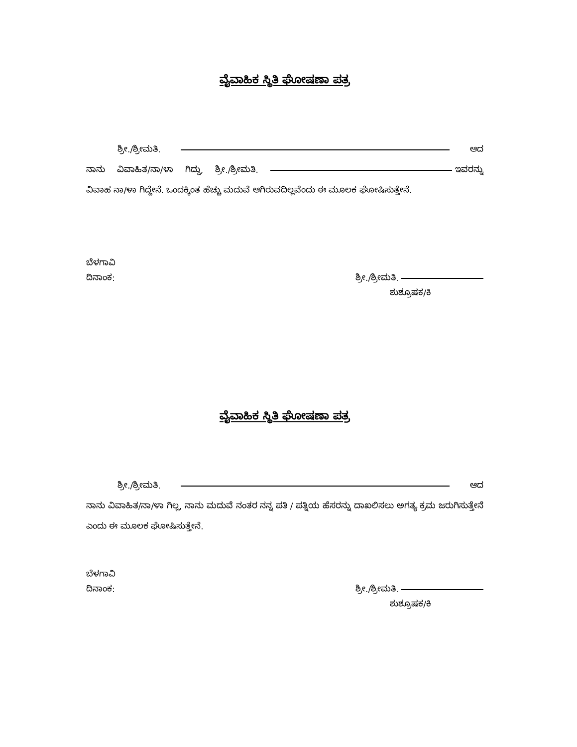ವೈವಾಹಿಕ ಸ್ಥಿತಿ ಘೋಷಣಾ ಪತ್ರ
ಶ್ರೀ./ಶ್ರೀಮತಿ. ಆದ ನಾನು ವಿವಾಹಿತ/ನಾ/ಳಾ ಗಿದ್ದು, ಶ್ರೀ./ಶ್ರೀಮತಿ. ಇವರನ್ನು ವಿವಾಹ ನಾ/ಳಾ ಗಿದ್ದೇನೆ. ಒಂದಕ್ಕಿಂತ ಹೆಚ್ಚು ಮದುವೆ ಆಗಿರುವದಿಲ್ಲವೆಂದು ಈ ಮೂಲಕ ಘೋಷಿಸುತ್ತೇನೆ.
ಬೆಳಗಾವಿ
ದಿನಾಂಕ: ಶ್ರೀ./ಶ್ರೀಮತಿ.
ಶುಶ್ರೂಷಕ/ಕಿ
ವೈವಾಹಿಕ ಸ್ಥಿತಿ ಘೋಷಣಾ ಪತ್ರ
ಶ್ರೀ./ಶ್ರೀಮತಿ. ಆದ ನಾನು ವಿವಾಹಿತ/ನಾ/ಳಾ ಗಿಲ್ಲ, ನಾನು ಮದುವೆ ನಂತರ ನನ್ನ ಪತಿ / ಪತ್ನಿಯ ಹೆಸರನ್ನು ದಾಖಲಿಸಲು ಅಗತ್ಯ ಕ್ರಮ ಜರುಗಿಸುತ್ತೇನೆ ಎಂದು ಈ ಮೂಲಕ ಘೋಷಿಸುತ್ತೇನೆ.
ಬೆಳಗಾವಿ
ದಿನಾಂಕ: ಶ್ರೀ./ಶ್ರೀಮತಿ.
ಶುಶ್ರೂಷಕ/ಕಿ